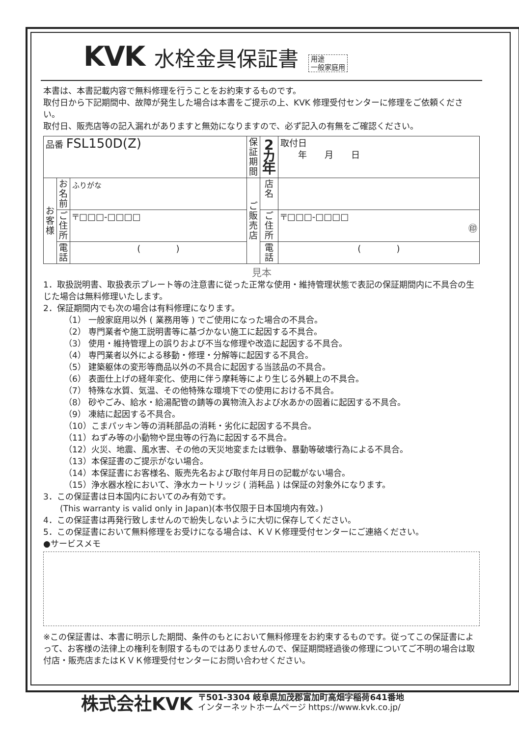KVK 水栓金具保証書 用途
一般家庭用
本書は、本書記載内容で無料修理を行うことをお約束するものです。
取付日から下記期間中、故障が発生した場合は本書をご提示の上、KVK 修理受付センターに修理をご依頼ください。
取付日、販売店等の記入漏れがありますと無効になりますので、必ず記入の有無をご確認ください。
| 品番 FSL150D(Z) | | | 保証期間 | 2 カ年 | 取付日 年 月 日 |
| お客様 | お名前 | ふりがな | ご販売店 | 店名 | |
| | ご住所 | 〒□□□-□□□□ | | ご住所 | 〒□□□-□□□□ ㊞ |
| | 電話 | ( ) | | 電話 | ( ) |
見本
1．取扱説明書、取扱表示プレート等の注意書に従った正常な使用・維持管理状態で表記の保証期間内に不具合の生じた場合は無料修理いたします。
2．保証期間内でも次の場合は有料修理になります。
（1） 一般家庭用以外 ( 業務用等 ) でご使用になった場合の不具合。
（2） 専門業者や施工説明書等に基づかない施工に起因する不具合。
（3） 使用・維持管理上の誤りおよび不当な修理や改造に起因する不具合。
（4） 専門業者以外による移動・修理・分解等に起因する不具合。
（5） 建築躯体の変形等商品以外の不具合に起因する当該品の不具合。
（6） 表面仕上げの経年変化、使用に伴う摩耗等により生じる外観上の不具合。
（7） 特殊な水質、気温、その他特殊な環境下での使用における不具合。
（8） 砂やごみ、給水・給湯配管の錆等の異物流入および水あかの固着に起因する不具合。
（9） 凍結に起因する不具合。
（10）こまパッキン等の消耗部品の消耗・劣化に起因する不具合。
（11）ねずみ等の小動物や昆虫等の行為に起因する不具合。
（12）火災、地震、風水害、その他の天災地変または戦争、暴動等破壊行為による不具合。
（13）本保証書のご提示がない場合。
（14）本保証書にお客様名、販売先名および取付年月日の記載がない場合。
（15）浄水器水栓において、浄水カートリッジ ( 消耗品 ) は保証の対象外になります。
3．この保証書は日本国内においてのみ有効です。
　　(This warranty is valid only in Japan)(本书仅限于日本国境内有效。)
4．この保証書は再発行致しませんので紛失しないように大切に保存してください。
5．この保証書において無料修理をお受けになる場合は、ＫＶＫ修理受付センターにご連絡ください。
●サービスメモ
※この保証書は、本書に明示した期間、条件のもとにおいて無料修理をお約束するものです。従ってこの保証書によって、お客様の法律上の権利を制限するものではありませんので、保証期間経過後の修理についてご不明の場合は取付店・販売店またはＫＶＫ修理受付センターにお問い合わせください。
株式会社KVK 〒501-3304 岐阜県加茂郡富加町高畑字稲荷641番地
インターネットホームページ https://www.kvk.co.jp/